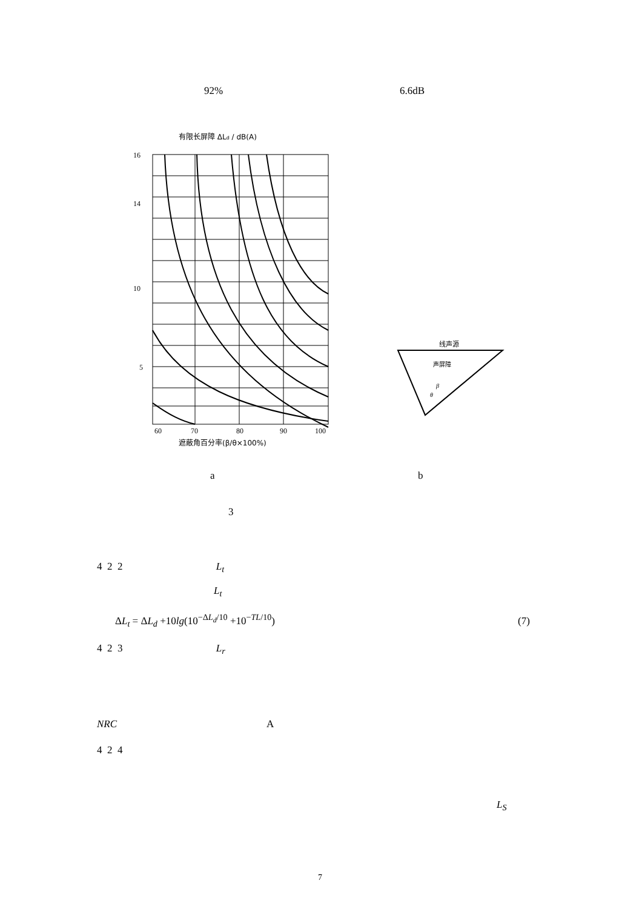92% 6.6dB
有限长屏障 ΔLd / dB(A)
16
14
10
5
60
70
80
90
100
遮蔽角百分率(β/θ×100%)
线声源
声屏障
β
θ
a b
3
4 2 2 L<sub>t</sub>
L<sub>t</sub>
ΔL<sub>t</sub> = ΔL<sub>d</sub> +10lg(10<sup>−ΔL<sub>d</sub>/10</sup> +10<sup>−TL/10</sup>)
(7)
4 2 3 L<sub>r</sub>
NRC A
4 2 4
L<sub>S</sub>
7